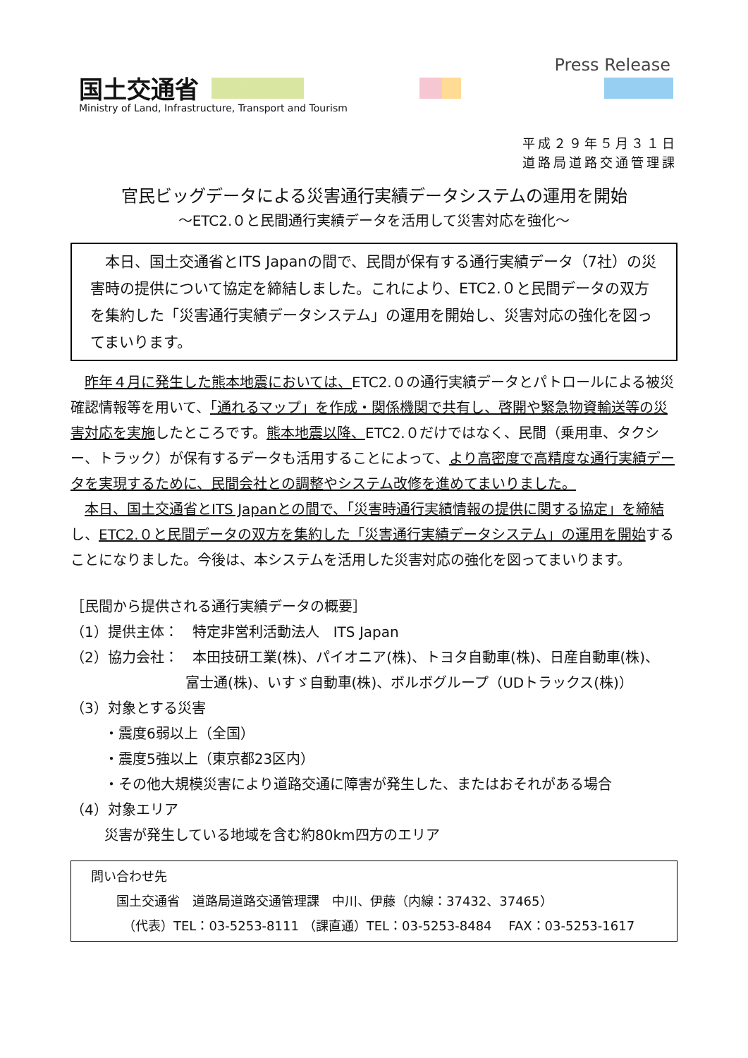国土交通省
Ministry of Land, Infrastructure, Transport and Tourism
Press Release
平成２９年５月３１日
道路局道路交通管理課
官民ビッグデータによる災害通行実績データシステムの運用を開始
～ETC2.０と民間通行実績データを活用して災害対応を強化～
　本日、国土交通省とITS Japanの間で、民間が保有する通行実績データ（7社）の災害時の提供について協定を締結しました。これにより、ETC2.０と民間データの双方を集約した「災害通行実績データシステム」の運用を開始し、災害対応の強化を図ってまいります。
昨年４月に発生した熊本地震においては、ETC2.０の通行実績データとパトロールによる被災確認情報等を用いて、「通れるマップ」を作成・関係機関で共有し、啓開や緊急物資輸送等の災害対応を実施したところです。熊本地震以降、ETC2.０だけではなく、民間（乗用車、タクシー、トラック）が保有するデータも活用することによって、より高密度で高精度な通行実績データを実現するために、民間会社との調整やシステム改修を進めてまいりました。
本日、国土交通省とITS Japanとの間で、「災害時通行実績情報の提供に関する協定」を締結し、ETC2.０と民間データの双方を集約した「災害通行実績データシステム」の運用を開始することになりました。今後は、本システムを活用した災害対応の強化を図ってまいります。
［民間から提供される通行実績データの概要］
（1）提供主体：　特定非営利活動法人　ITS Japan
（2）協力会社：　本田技研工業(株)、パイオニア(株)、トヨタ自動車(株)、日産自動車(株)、
富士通(株)、いすゞ自動車(株)、ボルボグループ（UDトラックス(株)）
（3）対象とする災害
・震度6弱以上（全国）
・震度5強以上（東京都23区内）
・その他大規模災害により道路交通に障害が発生した、またはおそれがある場合
（4）対象エリア
災害が発生している地域を含む約80km四方のエリア
問い合わせ先
　　国土交通省　道路局道路交通管理課　中川、伊藤（内線：37432、37465）
　　　（代表）TEL：03-5253-8111 （課直通）TEL：03-5253-8484　 FAX：03-5253-1617